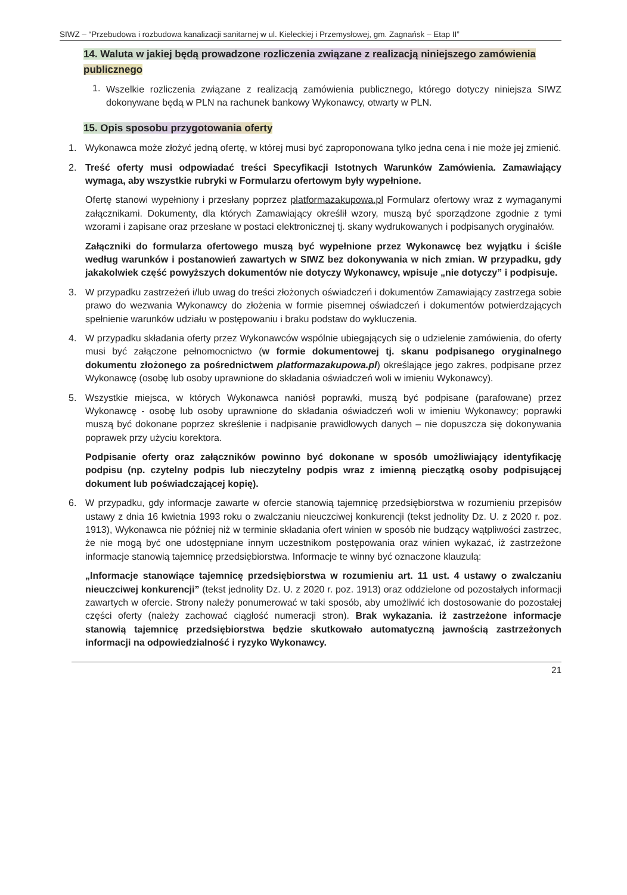SIWZ – “Przebudowa i rozbudowa kanalizacji sanitarnej w ul. Kieleckiej i Przemysłowej, gm. Zagnańsk – Etap II”
14. Waluta w jakiej będą prowadzone rozliczenia związane z realizacją niniejszego zamówienia publicznego
1.
Wszelkie rozliczenia związane z realizacją zamówienia publicznego, którego dotyczy niniejsza SIWZ dokonywane będą w PLN na rachunek bankowy Wykonawcy, otwarty w PLN.
15. Opis sposobu przygotowania oferty
1. Wykonawca może złożyć jedną ofertę, w której musi być zaproponowana tylko jedna cena i nie może jej zmienić.
2. Treść oferty musi odpowiadać treści Specyfikacji Istotnych Warunków Zamówienia. Zamawiający wymaga, aby wszystkie rubryki w Formularzu ofertowym były wypełnione.
Ofertę stanowi wypełniony i przesłany poprzez platformazakupowa.pl Formularz ofertowy wraz z wymaganymi załącznikami. Dokumenty, dla których Zamawiający określił wzory, muszą być sporządzone zgodnie z tymi wzorami i zapisane oraz przesłane w postaci elektronicznej tj. skany wydrukowanych i podpisanych oryginałów.
Załączniki do formularza ofertowego muszą być wypełnione przez Wykonawcę bez wyjątku i ściśle według warunków i postanowień zawartych w SIWZ bez dokonywania w nich zmian. W przypadku, gdy jakakolwiek część powyższych dokumentów nie dotyczy Wykonawcy, wpisuje „nie dotyczy” i podpisuje.
3. W przypadku zastrzeżeń i/lub uwag do treści złożonych oświadczeń i dokumentów Zamawiający zastrzega sobie prawo do wezwania Wykonawcy do złożenia w formie pisemnej oświadczeń i dokumentów potwierdzających spełnienie warunków udziału w postępowaniu i braku podstaw do wykluczenia.
4. W przypadku składania oferty przez Wykonawców wspólnie ubiegających się o udzielenie zamówienia, do oferty musi być załączone pełnomocnictwo (w formie dokumentowej tj. skanu podpisanego oryginalnego dokumentu złożonego za pośrednictwem platformazakupowa.pl) określające jego zakres, podpisane przez Wykonawcę (osobę lub osoby uprawnione do składania oświadczeń woli w imieniu Wykonawcy).
5. Wszystkie miejsca, w których Wykonawca naniósł poprawki, muszą być podpisane (parafowane) przez Wykonawcę - osobę lub osoby uprawnione do składania oświadczeń woli w imieniu Wykonawcy; poprawki muszą być dokonane poprzez skreślenie i nadpisanie prawidłowych danych – nie dopuszcza się dokonywania poprawek przy użyciu korektora.
Podpisanie oferty oraz załączników powinno być dokonane w sposób umożliwiający identyfikację podpisu (np. czytelny podpis lub nieczytelny podpis wraz z imienną pieczątką osoby podpisującej dokument lub poświadczającej kopię).
6. W przypadku, gdy informacje zawarte w ofercie stanowią tajemnicę przedsiębiorstwa w rozumieniu przepisów ustawy z dnia 16 kwietnia 1993 roku o zwalczaniu nieuczciwej konkurencji (tekst jednolity Dz. U. z 2020 r. poz. 1913), Wykonawca nie później niż w terminie składania ofert winien w sposób nie budzący wątpliwości zastrzec, że nie mogą być one udostępniane innym uczestnikom postępowania oraz winien wykazać, iż zastrzeżone informacje stanowią tajemnicę przedsiębiorstwa. Informacje te winny być oznaczone klauzulą:
„Informacje stanowiące tajemnicę przedsiębiorstwa w rozumieniu art. 11 ust. 4 ustawy o zwalczaniu nieuczciwej konkurencji” (tekst jednolity Dz. U. z 2020 r. poz. 1913) oraz oddzielone od pozostałych informacji zawartych w ofercie. Strony należy ponumerować w taki sposób, aby umożliwić ich dostosowanie do pozostałej części oferty (należy zachować ciągłość numeracji stron). Brak wykazania. iż zastrzeżone informacje stanowią tajemnicę przedsiębiorstwa będzie skutkowało automatyczną jawnością zastrzeżonych informacji na odpowiedzialność i ryzyko Wykonawcy.
21